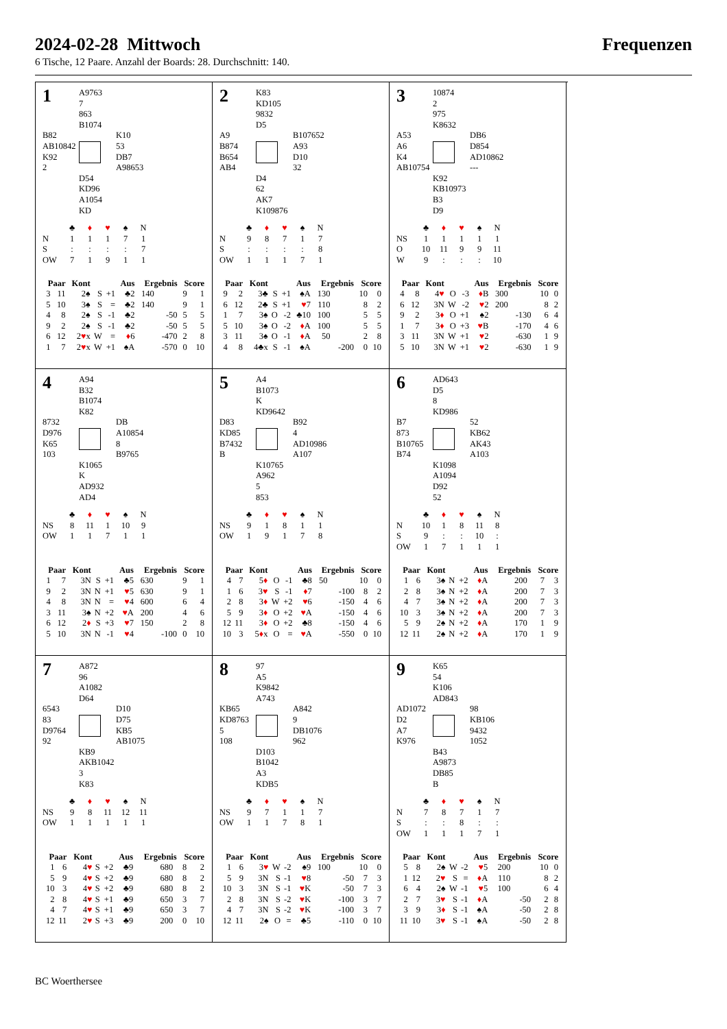2024-02-28 Mittwoch Frequenzen
6 Tische, 12 Paare. Anzahl der Boards: 28. Durchschnitt: 140.
1
A9763
7
863
B1074
B82
AB10842
K92
2
K10
53
DB7
A98653
D54
KD96
A1054
KD
| | ♣ | ♦ | ♥ | ♠ | N |
| N | 1 | 1 | 1 | 7 | 1 |
| S | : | : | : | : | 7 |
| OW | 7 | 1 | 9 | 1 | 1 |
| Paar | | Kont | | | Aus | Ergebnis | | Score | |
| --- | --- | --- | --- | --- | --- | --- | --- | --- | --- |
| 3 | 11 | 2♠ | S | +1 | ♣2 | 140 | | 9 | 1 |
| 5 | 10 | 3♠ | S | = | ♣2 | 140 | | 9 | 1 |
| 4 | 8 | 2♠ | S | -1 | ♣2 | | -50 | 5 | 5 |
| 9 | 2 | 2♠ | S | -1 | ♣2 | | -50 | 5 | 5 |
| 6 | 12 | 2 ♥ x | W | = | ♦ 6 | | -470 | 2 | 8 |
| 1 | 7 | 2 ♥ x | W | +1 | ♠A | | -570 | 0 | 10 |
2
K83
KD105
9832
D5
A9
B874
B654
AB4
B107652
A93
D10
32
D4
62
AK7
K109876
| | ♣ | ♦ | ♥ | ♠ | N |
| N | 9 | 8 | 7 | 1 | 7 |
| S | : | : | : | : | 8 |
| OW | 1 | 1 | 1 | 7 | 1 |
| Paar | | Kont | | | Aus | Ergebnis | | Score | |
| --- | --- | --- | --- | --- | --- | --- | --- | --- | --- |
| 9 | 2 | 3♣ | S | +1 | ♠A | 130 | | 10 | 0 |
| 6 | 12 | 2♣ | S | +1 | ♥ 7 | 110 | | 8 | 2 |
| 1 | 7 | 3♠ | O | -2 | ♣10 | 100 | | 5 | 5 |
| 5 | 10 | 3♠ | O | -2 | ♦ A | 100 | | 5 | 5 |
| 3 | 11 | 3♠ | O | -1 | ♦ A | 50 | | 2 | 8 |
| 4 | 8 | 4♣x | S | -1 | ♠A | | -200 | 0 | 10 |
3
10874
2
975
K8632
A53
A6
K4
AB10754
DB6
D854
AD10862
---
K92
KB10973
B3
D9
| | ♣ | ♦ | ♥ | ♠ | N |
| NS | 1 | 1 | 1 | 1 | 1 |
| O | 10 | 11 | 9 | 9 | 11 |
| W | 9 | : | : | : | 10 |
| Paar | | Kont | | | Aus | Ergebnis | | Score | |
| --- | --- | --- | --- | --- | --- | --- | --- | --- | --- |
| 4 | 8 | 4 ♥ | O | -3 | ♦ B | 300 | | 10 | 0 |
| 6 | 12 | 3N | W | -2 | ♥ 2 | 200 | | 8 | 2 |
| 9 | 2 | 3 ♦ | O | +1 | ♠2 | | -130 | 6 | 4 |
| 1 | 7 | 3 ♦ | O | +3 | ♥ B | | -170 | 4 | 6 |
| 3 | 11 | 3N | W | +1 | ♥ 2 | | -630 | 1 | 9 |
| 5 | 10 | 3N | W | +1 | ♥ 2 | | -630 | 1 | 9 |
4
A94
B32
B1074
K82
8732
D976
K65
103
DB
A10854
8
B9765
K1065
K
AD932
AD4
| | ♣ | ♦ | ♥ | ♠ | N |
| NS | 8 | 11 | 1 | 10 | 9 |
| OW | 1 | 1 | 7 | 1 | 1 |
| Paar | | Kont | | | Aus | Ergebnis | | Score | |
| --- | --- | --- | --- | --- | --- | --- | --- | --- | --- |
| 1 | 7 | 3N | S | +1 | ♣5 | 630 | | 9 | 1 |
| 9 | 2 | 3N | N | +1 | ♥ 5 | 630 | | 9 | 1 |
| 4 | 8 | 3N | N | = | ♥ 4 | 600 | | 6 | 4 |
| 3 | 11 | 3♠ | N | +2 | ♥ A | 200 | | 4 | 6 |
| 6 | 12 | 2 ♦ | S | +3 | ♥ 7 | 150 | | 2 | 8 |
| 5 | 10 | 3N | N | -1 | ♥ 4 | | -100 | 0 | 10 |
5
A4
B1073
K
KD9642
D83
KD85
B7432
B
B92
4
AD10986
A107
K10765
A962
5
853
| | ♣ | ♦ | ♥ | ♠ | N |
| NS | 9 | 1 | 8 | 1 | 1 |
| OW | 1 | 9 | 1 | 7 | 8 |
| Paar | | Kont | | | Aus | Ergebnis | | Score | |
| --- | --- | --- | --- | --- | --- | --- | --- | --- | --- |
| 4 | 7 | 5 ♦ | O | -1 | ♣8 | 50 | | 10 | 0 |
| 1 | 6 | 3 ♥ | S | -1 | ♦ 7 | | -100 | 8 | 2 |
| 2 | 8 | 3 ♦ | W | +2 | ♥ 6 | | -150 | 4 | 6 |
| 5 | 9 | 3 ♦ | O | +2 | ♥ A | | -150 | 4 | 6 |
| 12 | 11 | 3 ♦ | O | +2 | ♣8 | | -150 | 4 | 6 |
| 10 | 3 | 5 ♦ x | O | = | ♥ A | | -550 | 0 | 10 |
6
AD643
D5
8
KD986
B7
873
B10765
B74
52
KB62
AK43
A103
K1098
A1094
D92
52
| | ♣ | ♦ | ♥ | ♠ | N |
| N | 10 | 1 | 8 | 11 | 8 |
| S | 9 | : | : | 10 | : |
| OW | 1 | 7 | 1 | 1 | 1 |
| Paar | | Kont | | | Aus | Ergebnis | | Score | |
| --- | --- | --- | --- | --- | --- | --- | --- | --- | --- |
| 1 | 6 | 3♠ | N | +2 | ♦ A | 200 | | 7 | 3 |
| 2 | 8 | 3♠ | N | +2 | ♦ A | 200 | | 7 | 3 |
| 4 | 7 | 3♠ | N | +2 | ♦ A | 200 | | 7 | 3 |
| 10 | 3 | 3♠ | N | +2 | ♦ A | 200 | | 7 | 3 |
| 5 | 9 | 2♠ | N | +2 | ♦ A | 170 | | 1 | 9 |
| 12 | 11 | 2♠ | N | +2 | ♦ A | 170 | | 1 | 9 |
7
A872
96
A1082
D64
6543
83
D9764
92
D10
D75
KB5
AB1075
KB9
AKB1042
3
K83
| | ♣ | ♦ | ♥ | ♠ | N |
| NS | 9 | 8 | 11 | 12 | 11 |
| OW | 1 | 1 | 1 | 1 | 1 |
| Paar | | Kont | | | Aus | Ergebnis | | Score | |
| --- | --- | --- | --- | --- | --- | --- | --- | --- | --- |
| 1 | 6 | 4 ♥ | S | +2 | ♣9 | 680 | | 8 | 2 |
| 5 | 9 | 4 ♥ | S | +2 | ♣9 | 680 | | 8 | 2 |
| 10 | 3 | 4 ♥ | S | +2 | ♣9 | 680 | | 8 | 2 |
| 2 | 8 | 4 ♥ | S | +1 | ♣9 | 650 | | 3 | 7 |
| 4 | 7 | 4 ♥ | S | +1 | ♣9 | 650 | | 3 | 7 |
| 12 | 11 | 2 ♥ | S | +3 | ♣9 | 200 | | 0 | 10 |
8
97
A5
K9842
A743
KB65
KD8763
5
108
A842
9
DB1076
962
D103
B1042
A3
KDB5
| | ♣ | ♦ | ♥ | ♠ | N |
| NS | 9 | 7 | 1 | 1 | 7 |
| OW | 1 | 1 | 7 | 8 | 1 |
| Paar | | Kont | | | Aus | Ergebnis | | Score | |
| --- | --- | --- | --- | --- | --- | --- | --- | --- | --- |
| 1 | 6 | 3 ♥ | W | -2 | ♠9 | 100 | | 10 | 0 |
| 5 | 9 | 3N | S | -1 | ♥ 8 | | -50 | 7 | 3 |
| 10 | 3 | 3N | S | -1 | ♥ K | | -50 | 7 | 3 |
| 2 | 8 | 3N | S | -2 | ♥ K | | -100 | 3 | 7 |
| 4 | 7 | 3N | S | -2 | ♥ K | | -100 | 3 | 7 |
| 12 | 11 | 2♠ | O | = | ♣5 | | -110 | 0 | 10 |
9
K65
54
K106
AD843
AD1072
D2
A7
K976
98
KB106
9432
1052
B43
A9873
DB85
B
| | ♣ | ♦ | ♥ | ♠ | N |
| N | 7 | 8 | 7 | 1 | 7 |
| S | : | : | 8 | : | : |
| OW | 1 | 1 | 1 | 7 | 1 |
| Paar | | Kont | | | Aus | Ergebnis | | Score | |
| --- | --- | --- | --- | --- | --- | --- | --- | --- | --- |
| 5 | 8 | 2♠ | W | -2 | ♥ 5 | 200 | | 10 | 0 |
| 1 | 12 | 2 ♥ | S | = | ♦ A | 110 | | 8 | 2 |
| 6 | 4 | 2♠ | W | -1 | ♥ 5 | 100 | | 6 | 4 |
| 2 | 7 | 3 ♥ | S | -1 | ♦ A | | -50 | 2 | 8 |
| 3 | 9 | 3 ♦ | S | -1 | ♠A | | -50 | 2 | 8 |
| 11 | 10 | 3 ♥ | S | -1 | ♠A | | -50 | 2 | 8 |
BC Woerthersee